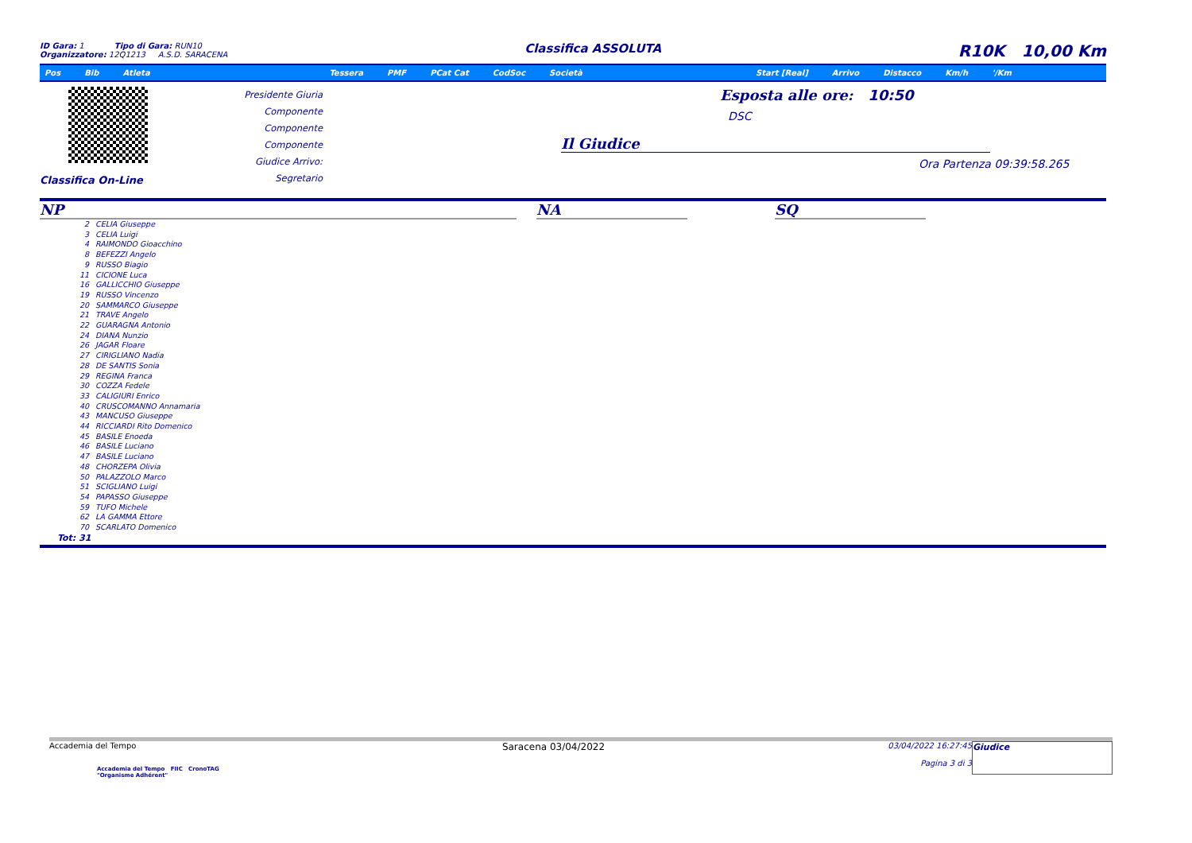ID Gara: 1 Tipo di Gara: RUN10
Organizzatore: 12Q1213 A.S.D. SARACENA
Classifica ASSOLUTA
R10K 10,00 Km
Pos Bib Atleta Tessera PMF PCat Cat CodSoc Società Start [Real] Arrivo Distacco Km/h '/Km
Classifica On-Line
Presidente Giuria
Componente
Componente
Componente
Giudice Arrivo:
Segretario
Esposta alle ore: 10:50
DSC
Il Giudice
Ora Partenza 09:39:58.265
NP
2 CELIA Giuseppe
3 CELIA Luigi
4 RAIMONDO Gioacchino
8 BEFEZZI Angelo
9 RUSSO Biagio
11 CICIONE Luca
16 GALLICCHIO Giuseppe
19 RUSSO Vincenzo
20 SAMMARCO Giuseppe
21 TRAVE Angelo
22 GUARAGNA Antonio
24 DIANA Nunzio
26 JAGAR Floare
27 CIRIGLIANO Nadia
28 DE SANTIS Sonia
29 REGINA Franca
30 COZZA Fedele
33 CALIGIURI Enrico
40 CRUSCOMANNO Annamaria
43 MANCUSO Giuseppe
44 RICCIARDI Rito Domenico
45 BASILE Enoeda
46 BASILE Luciano
47 BASILE Luciano
48 CHORZEPA Olivia
50 PALAZZOLO Marco
51 SCIGLIANO Luigi
54 PAPASSO Giuseppe
59 TUFO Michele
62 LA GAMMA Ettore
70 SCARLATO Domenico
Tot: 31
NA SQ
Accademia del Tempo
Accademia del Tempo FIIC CronoTAG
"Organisme Adhérent"
Saracena 03/04/2022
03/04/2022 16:27:45
Pagina 3 di 3
Giudice